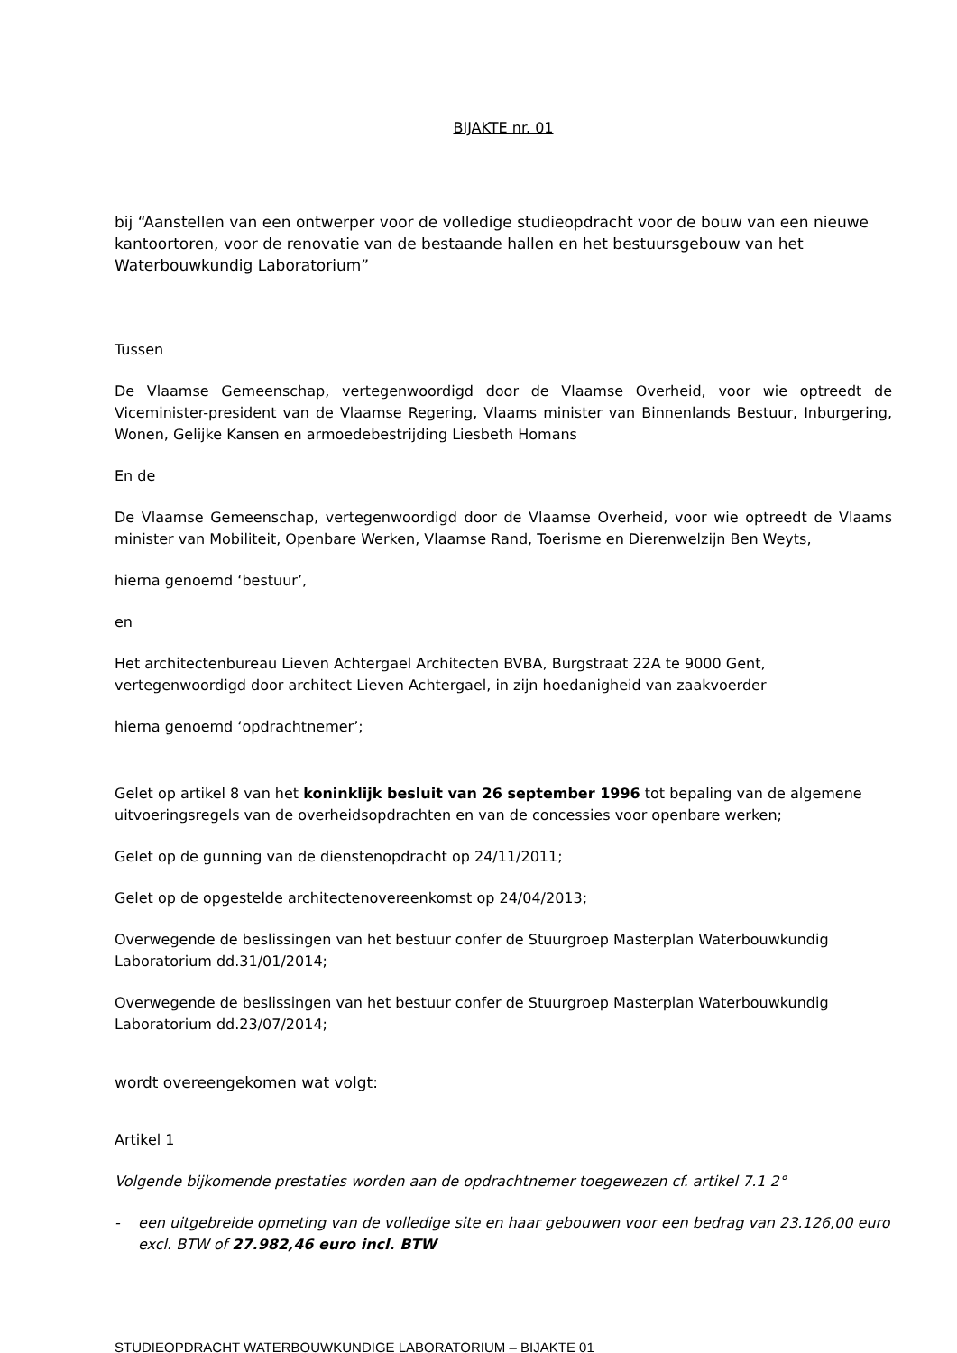BIJAKTE nr. 01
bij “Aanstellen van een ontwerper voor de volledige studieopdracht voor de bouw van een nieuwe kantoortoren, voor de renovatie van de bestaande hallen en het bestuursgebouw van het Waterbouwkundig Laboratorium”
Tussen
De Vlaamse Gemeenschap, vertegenwoordigd door de Vlaamse Overheid, voor wie optreedt de Viceminister-president van de Vlaamse Regering, Vlaams minister van Binnenlands Bestuur, Inburgering, Wonen, Gelijke Kansen en armoedebestrijding Liesbeth Homans
En de
De Vlaamse Gemeenschap, vertegenwoordigd door de Vlaamse Overheid, voor wie optreedt de Vlaams minister van Mobiliteit, Openbare Werken, Vlaamse Rand, Toerisme en Dierenwelzijn Ben Weyts,
hierna genoemd ‘bestuur’,
en
Het architectenbureau Lieven Achtergael Architecten BVBA, Burgstraat 22A te 9000 Gent, vertegenwoordigd door architect Lieven Achtergael, in zijn hoedanigheid van zaakvoerder
hierna genoemd ‘opdrachtnemer’;
Gelet op artikel 8 van het koninklijk besluit van 26 september 1996 tot bepaling van de algemene uitvoeringsregels van de overheidsopdrachten en van de concessies voor openbare werken;
Gelet op de gunning van de dienstenopdracht op 24/11/2011;
Gelet op de opgestelde architectenovereenkomst op 24/04/2013;
Overwegende de beslissingen van het bestuur confer de Stuurgroep Masterplan Waterbouwkundig Laboratorium dd.31/01/2014;
Overwegende de beslissingen van het bestuur confer de Stuurgroep Masterplan Waterbouwkundig Laboratorium dd.23/07/2014;
wordt overeengekomen wat volgt:
Artikel 1
Volgende bijkomende prestaties worden aan de opdrachtnemer toegewezen cf. artikel 7.1 2°
- een uitgebreide opmeting van de volledige site en haar gebouwen voor een bedrag van 23.126,00 euro excl. BTW of 27.982,46 euro incl. BTW
STUDIEOPDRACHT WATERBOUWKUNDIGE LABORATORIUM – BIJAKTE 01